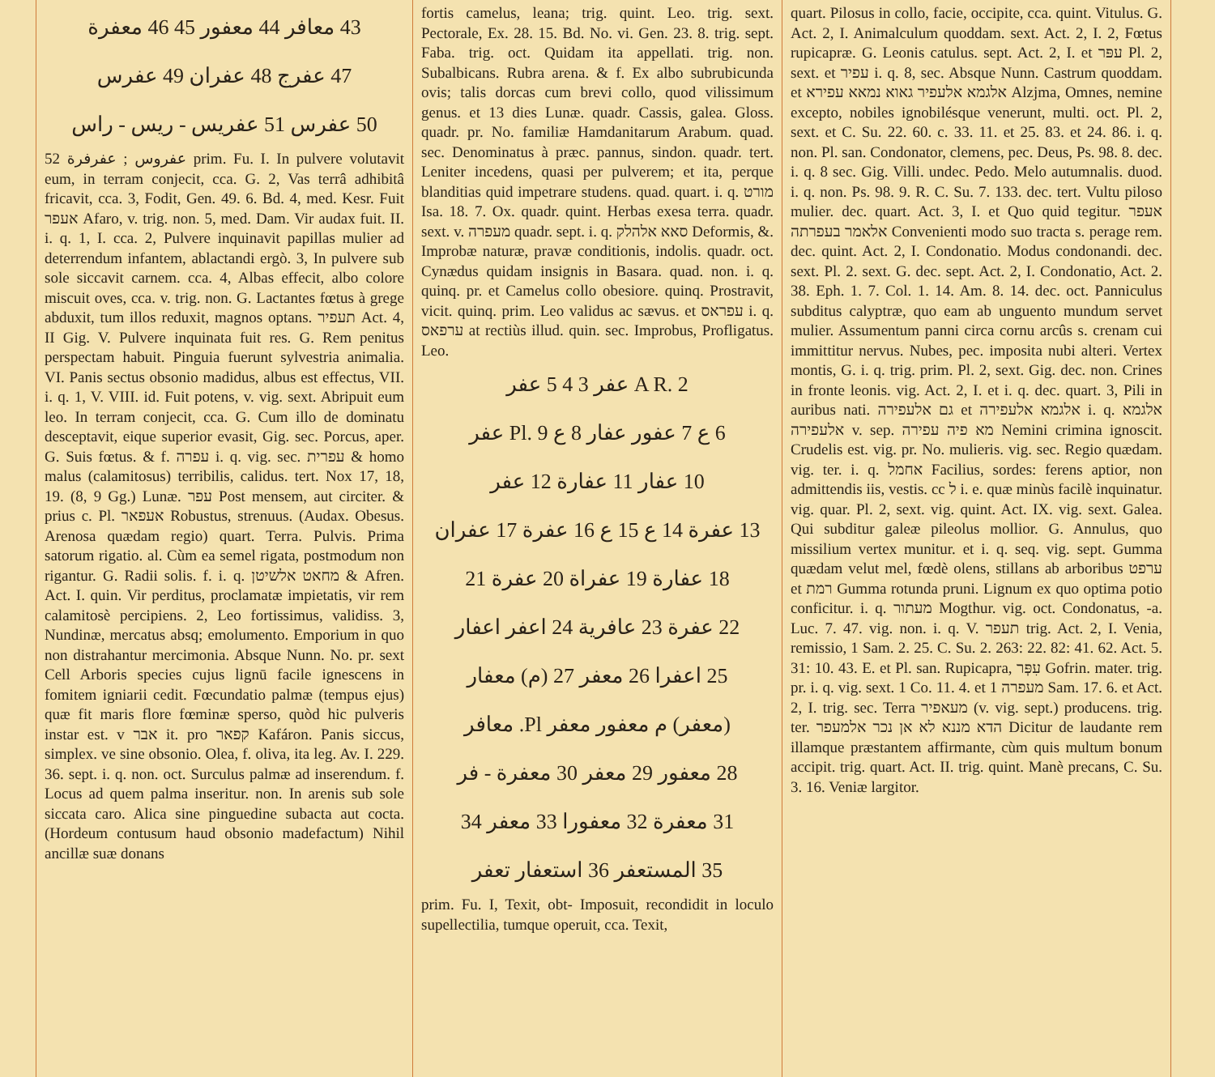43 معافر 44 معفور 45 46 معفرة
47 عفرج 48 عفران 49 عفرس
50 عفرس 51 عفريس - ريس - راس
52 عفروس ; عفرفرة prim. Fu. I. In pulvere volutavit eum, in terram conjecit, cca. G. 2, Vas terrâ adhibitâ fricavit, cca. 3, Fodit, Gen. 49. 6. Bd. 4, med. Kesr. Fuit אעפר Afaro, v. trig. non. 5, med. Dam. Vir audax fuit. II. i. q. 1, I. cca. 2, Pulvere inquinavit papillas mulier ad deterrendum infantem, ablactandi ergò. 3, In pulvere sub sole siccavit carnem. cca. 4, Albas effecit, albo colore miscuit oves, cca. v. trig. non. G. Lactantes fœtus à grege abduxit, tum illos reduxit, magnos optans. תעפיר Act. 4, II Gig. V. Pulvere inquinata fuit res. G. Rem penitus perspectam habuit. Pinguia fuerunt sylvestria animalia. VI. Panis sectus obsonio madidus, albus est effectus, VII. i. q. 1, V. VIII. id. Fuit potens, v. vig. sext. Abripuit eum leo. In terram conjecit, cca. G. Cum illo de dominatu desceptavit, eique superior evasit, Gig. sec. Porcus, aper. G. Suis fœtus. & f. עפרה i. q. vig. sec. עפרית & homo malus (calamitosus) terribilis, calidus. tert. Nox 17, 18, 19. (8, 9 Gg.) Lunæ. עפר Post mensem, aut circiter. & prius c. Pl. אעפאר Robustus, strenuus. (Audax. Obesus. Arenosa quædam regio) quart. Terra. Pulvis. Prima satorum rigatio. al. Cùm ea semel rigata, postmodum non rigantur. G. Radii solis. f. i. q. מחאט אלשיטן & Afren. Act. I. quin. Vir perditus, proclamatæ impietatis, vir rem calamitosè percipiens. 2, Leo fortissimus, validiss. 3, Nundinæ, mercatus absq; emolumento. Emporium in quo non distrahantur mercimonia. Absque Nunn. No. pr. sext Cell Arboris species cujus lignū facile ignescens in fomitem igniarii cedit. Fœcundatio palmæ (tempus ejus) quæ fit maris flore fœminæ sperso, quòd hic pulveris instar est. v אבר it. pro קפאר Kafáron. Panis siccus, simplex. ve sine obsonio. Olea, f. oliva, ita leg. Av. I. 229. 36. sept. i. q. non. oct. Surculus palmæ ad inserendum. f. Locus ad quem palma inseritur. non. In arenis sub sole siccata caro. Alica sine pinguedine subacta aut cocta. (Hordeum contusum haud obsonio madefactum) Nihil ancillæ suæ donans
fortis camelus, leana; trig. quint. Leo. trig. sext. Pectorale, Ex. 28. 15. Bd. No. vi. Gen. 23. 8. trig. sept. Faba. trig. oct. Quidam ita appellati. trig. non. Subalbicans. Rubra arena. & f. Ex albo subrubicunda ovis; talis dorcas cum brevi collo, quod vilissimum genus. et 13 dies Lunæ. quadr. Cassis, galea. Gloss. quadr. pr. No. familiæ Hamdanitarum Arabum. quad. sec. Denominatus à præc. pannus, sindon. quadr. tert. Leniter incedens, quasi per pulverem; et ita, perque blanditias quid impetrare studens. quad. quart. i. q. מורט Isa. 18. 7. Ox. quadr. quint. Herbas exesa terra. quadr. sext. v. מעפרה quadr. sept. i. q. סאא אלהלק Deformis, &. Improbæ naturæ, pravæ conditionis, indolis. quadr. oct. Cynædus quidam insignis in Basara. quad. non. i. q. quinq. pr. et Camelus collo obesiore. quinq. Prostravit, vicit. quinq. prim. Leo validus ac sævus. et עפראס i. q. ערפאס at rectiùs illud. quin. sec. Improbus, Profligatus. Leo.
A R. 2 عفر 3 4 5 عفر
6 ع 7 عفور عفار 8 ع Pl. 9 عفر
10 عفار 11 عفارة 12 عفر
13 عفرة 14 ع 15 ع 16 عفرة 17 عفران
18 عفارة 19 عفراة 20 عفرة 21
22 عفرة 23 عافرية 24 اعفر اعفار
25 اعفرا 26 معفر 27 (م) معفار
(معفر) م معفور معفر Pl. معافر
28 معفور 29 معفر 30 معفرة - فر
31 معفرة 32 معفورا 33 معفر 34
35 المستعفر 36 استعفار تعفر
prim. Fu. I, Texit, obt- Imposuit, recondidit in loculo supellectilia, tumque operuit, cca. Texit,
quart. Pilosus in collo, facie, occipite, cca. quint. Vitulus. G. Act. 2, I. Animalculum quoddam. sext. Act. 2, I. 2, Fœtus rupicapræ. G. Leonis catulus. sept. Act. 2, I. et עפּר Pl. 2, sext. et עפיר i. q. 8, sec. Absque Nunn. Castrum quoddam. et אלגמא אלעפיר גאוא נמאא עפירא Alzjma, Omnes, nemine excepto, nobiles ignobilésque venerunt, multi. oct. Pl. 2, sext. et C. Su. 22. 60. c. 33. 11. et 25. 83. et 24. 86. i. q. non. Pl. san. Condonator, clemens, pec. Deus, Ps. 98. 8. dec. i. q. 8 sec. Gig. Villi. undec. Pedo. Melo autumnalis. duod. i. q. non. Ps. 98. 9. R. C. Su. 7. 133. dec. tert. Vultu piloso mulier. dec. quart. Act. 3, I. et Quo quid tegitur. אעפר אלאמר בעפרתה Convenienti modo suo tracta s. perage rem. dec. quint. Act. 2, I. Condonatio. Modus condonandi. dec. sext. Pl. 2. sext. G. dec. sept. Act. 2, I. Condonatio, Act. 2. 38. Eph. 1. 7. Col. 1. 14. Am. 8. 14. dec. oct. Panniculus subditus calyptræ, quo eam ab unguento mundum servet mulier. Assumentum panni circa cornu arcûs s. crenam cui immittitur nervus. Nubes, pec. imposita nubi alteri. Vertex montis, G. i. q. trig. prim. Pl. 2, sext. Gig. dec. non. Crines in fronte leonis. vig. Act. 2, I. et i. q. dec. quart. 3, Pili in auribus nati. גם אלעפירה et אלגמא אלעפירה i. q. אלגמא אלעפירה v. sep. מא פיה עפירה Nemini crimina ignoscit. Crudelis est. vig. pr. No. mulieris. vig. sec. Regio quædam. vig. ter. i. q. אחמל Facilius, sordes: ferens aptior, non admittendis iis, vestis. cc ל i. e. quæ minùs facilè inquinatur. vig. quar. Pl. 2, sext. vig. quint. Act. IX. vig. sext. Galea. Qui subditur galeæ pileolus mollior. G. Annulus, quo missilium vertex munitur. et i. q. seq. vig. sept. Gumma quædam velut mel, fœdè olens, stillans ab arboribus ערפט et רמת Gumma rotunda pruni. Lignum ex quo optima potio conficitur. i. q. מעתור Mogthur. vig. oct. Condonatus, -a. Luc. 7. 47. vig. non. i. q. V. תעפר trig. Act. 2, I. Venia, remissio, 1 Sam. 2. 25. C. Su. 2. 263: 22. 82: 41. 62. Act. 5. 31: 10. 43. E. et Pl. san. Rupicapra, עִפְּר Gofrin. mater. trig. pr. i. q. vig. sext. 1 Co. 11. 4. et מעפרה 1 Sam. 17. 6. et Act. 2, I. trig. sec. Terra מעאפיר (v. vig. sept.) producens. trig. ter. הדא מננא לא אן נכר אלמעפר Dicitur de laudante rem illamque præstantem affirmante, cùm quis multum bonum accipit. trig. quart. Act. II. trig. quint. Manè precans, C. Su. 3. 16. Veniæ largitor.